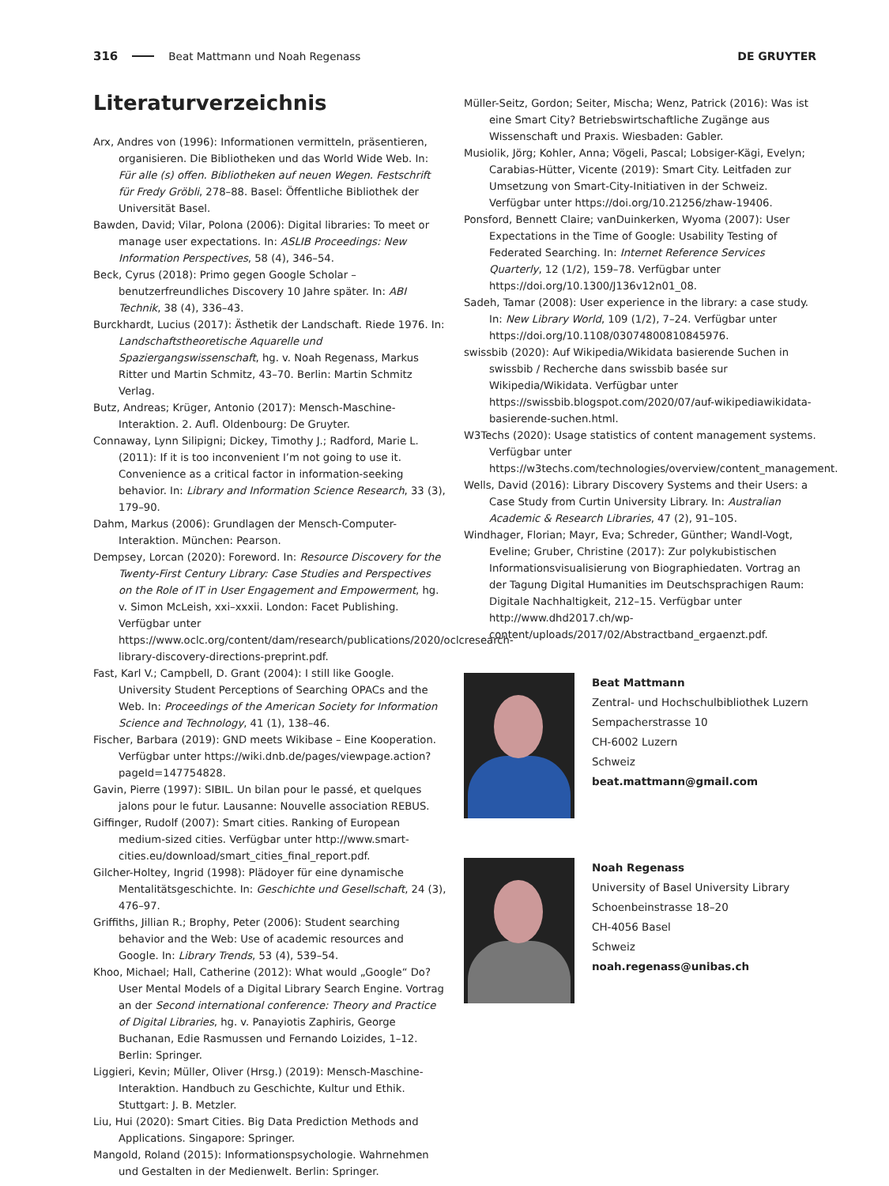316 Beat Mattmann und Noah Regenass DE GRUYTER
Literaturverzeichnis
Arx, Andres von (1996): Informationen vermitteln, präsentieren, organisieren. Die Bibliotheken und das World Wide Web. In: Für alle (s) offen. Bibliotheken auf neuen Wegen. Festschrift für Fredy Gröbli, 278–88. Basel: Öffentliche Bibliothek der Universität Basel.
Bawden, David; Vilar, Polona (2006): Digital libraries: To meet or manage user expectations. In: ASLIB Proceedings: New Information Perspectives, 58 (4), 346–54.
Beck, Cyrus (2018): Primo gegen Google Scholar – benutzerfreundliches Discovery 10 Jahre später. In: ABI Technik, 38 (4), 336–43.
Burckhardt, Lucius (2017): Ästhetik der Landschaft. Riede 1976. In: Landschaftstheoretische Aquarelle und Spaziergangswissenschaft, hg. v. Noah Regenass, Markus Ritter und Martin Schmitz, 43–70. Berlin: Martin Schmitz Verlag.
Butz, Andreas; Krüger, Antonio (2017): Mensch-Maschine-Interaktion. 2. Aufl. Oldenbourg: De Gruyter.
Connaway, Lynn Silipigni; Dickey, Timothy J.; Radford, Marie L. (2011): If it is too inconvenient I’m not going to use it. Convenience as a critical factor in information-seeking behavior. In: Library and Information Science Research, 33 (3), 179–90.
Dahm, Markus (2006): Grundlagen der Mensch-Computer-Interaktion. München: Pearson.
Dempsey, Lorcan (2020): Foreword. In: Resource Discovery for the Twenty-First Century Library: Case Studies and Perspectives on the Role of IT in User Engagement and Empowerment, hg. v. Simon McLeish, xxi–xxxii. London: Facet Publishing. Verfügbar unter https://www.oclc.org/content/dam/research/publications/2020/oclcresearch-library-discovery-directions-preprint.pdf.
Fast, Karl V.; Campbell, D. Grant (2004): I still like Google. University Student Perceptions of Searching OPACs and the Web. In: Proceedings of the American Society for Information Science and Technology, 41 (1), 138–46.
Fischer, Barbara (2019): GND meets Wikibase – Eine Kooperation. Verfügbar unter https://wiki.dnb.de/pages/viewpage.action?pageId=147754828.
Gavin, Pierre (1997): SIBIL. Un bilan pour le passé, et quelques jalons pour le futur. Lausanne: Nouvelle association REBUS.
Giffinger, Rudolf (2007): Smart cities. Ranking of European medium-sized cities. Verfügbar unter http://www.smart-cities.eu/download/smart_cities_final_report.pdf.
Gilcher-Holtey, Ingrid (1998): Plädoyer für eine dynamische Mentalitätsgeschichte. In: Geschichte und Gesellschaft, 24 (3), 476–97.
Griffiths, Jillian R.; Brophy, Peter (2006): Student searching behavior and the Web: Use of academic resources and Google. In: Library Trends, 53 (4), 539–54.
Khoo, Michael; Hall, Catherine (2012): What would „Google“ Do? User Mental Models of a Digital Library Search Engine. Vortrag an der Second international conference: Theory and Practice of Digital Libraries, hg. v. Panayiotis Zaphiris, George Buchanan, Edie Rasmussen und Fernando Loizides, 1–12. Berlin: Springer.
Liggieri, Kevin; Müller, Oliver (Hrsg.) (2019): Mensch-Maschine-Interaktion. Handbuch zu Geschichte, Kultur und Ethik. Stuttgart: J. B. Metzler.
Liu, Hui (2020): Smart Cities. Big Data Prediction Methods and Applications. Singapore: Springer.
Mangold, Roland (2015): Informationspsychologie. Wahrnehmen und Gestalten in der Medienwelt. Berlin: Springer.
Müller-Seitz, Gordon; Seiter, Mischa; Wenz, Patrick (2016): Was ist eine Smart City? Betriebswirtschaftliche Zugänge aus Wissenschaft und Praxis. Wiesbaden: Gabler.
Musiolik, Jörg; Kohler, Anna; Vögeli, Pascal; Lobsiger-Kägi, Evelyn; Carabias-Hütter, Vicente (2019): Smart City. Leitfaden zur Umsetzung von Smart-City-Initiativen in der Schweiz. Verfügbar unter https://doi.org/10.21256/zhaw-19406.
Ponsford, Bennett Claire; vanDuinkerken, Wyoma (2007): User Expectations in the Time of Google: Usability Testing of Federated Searching. In: Internet Reference Services Quarterly, 12 (1/2), 159–78. Verfügbar unter https://doi.org/10.1300/J136v12n01_08.
Sadeh, Tamar (2008): User experience in the library: a case study. In: New Library World, 109 (1/2), 7–24. Verfügbar unter https://doi.org/10.1108/03074800810845976.
swissbib (2020): Auf Wikipedia/Wikidata basierende Suchen in swissbib / Recherche dans swissbib basée sur Wikipedia/Wikidata. Verfügbar unter https://swissbib.blogspot.com/2020/07/auf-wikipediawikidata-basierende-suchen.html.
W3Techs (2020): Usage statistics of content management systems. Verfügbar unter https://w3techs.com/technologies/overview/content_management.
Wells, David (2016): Library Discovery Systems and their Users: a Case Study from Curtin University Library. In: Australian Academic & Research Libraries, 47 (2), 91–105.
Windhager, Florian; Mayr, Eva; Schreder, Günther; Wandl-Vogt, Eveline; Gruber, Christine (2017): Zur polykubistischen Informationsvisualisierung von Biographiedaten. Vortrag an der Tagung Digital Humanities im Deutschsprachigen Raum: Digitale Nachhaltigkeit, 212–15. Verfügbar unter http://www.dhd2017.ch/wp-content/uploads/2017/02/Abstractband_ergaenzt.pdf.
Beat Mattmann
Zentral- und Hochschulbibliothek Luzern
Sempacherstrasse 10
CH-6002 Luzern
Schweiz
beat.mattmann@gmail.com
Noah Regenass
University of Basel University Library
Schoenbeinstrasse 18–20
CH-4056 Basel
Schweiz
noah.regenass@unibas.ch